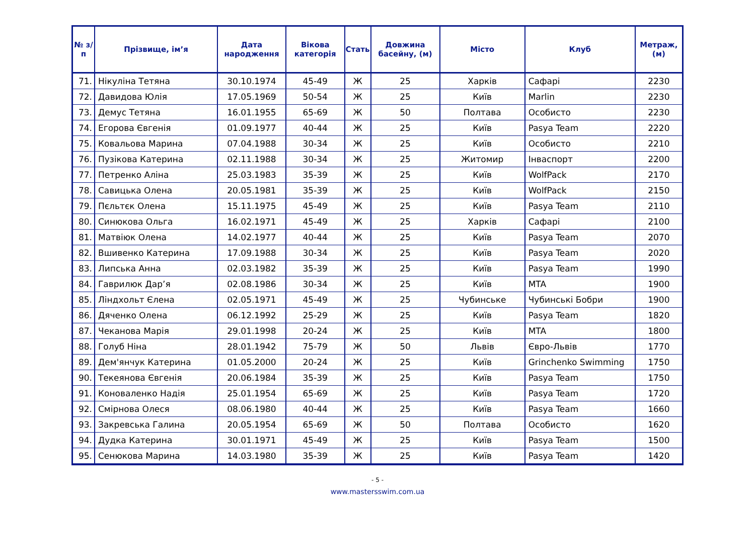| № з/п | Прізвище, ім’я | Дата народження | Вікова категорія | Стать | Довжина басейну, (м) | Місто | Клуб | Метраж, (м) |
| --- | --- | --- | --- | --- | --- | --- | --- | --- |
| 71. | Нікуліна Тетяна | 30.10.1974 | 45-49 | Ж | 25 | Харків | Сафарі | 2230 |
| 72. | Давидова Юлія | 17.05.1969 | 50-54 | Ж | 25 | Київ | Marlin | 2230 |
| 73. | Демус Тетяна | 16.01.1955 | 65-69 | Ж | 50 | Полтава | Особисто | 2230 |
| 74. | Егорова Євгенія | 01.09.1977 | 40-44 | Ж | 25 | Київ | Pasya Team | 2220 |
| 75. | Ковальова Марина | 07.04.1988 | 30-34 | Ж | 25 | Київ | Особисто | 2210 |
| 76. | Пузікова Катерина | 02.11.1988 | 30-34 | Ж | 25 | Житомир | Інваспорт | 2200 |
| 77. | Петренко Аліна | 25.03.1983 | 35-39 | Ж | 25 | Київ | WolfPack | 2170 |
| 78. | Савицька Олена | 20.05.1981 | 35-39 | Ж | 25 | Київ | WolfPack | 2150 |
| 79. | Пєльтєк Олена | 15.11.1975 | 45-49 | Ж | 25 | Київ | Pasya Team | 2110 |
| 80. | Синюкова Ольга | 16.02.1971 | 45-49 | Ж | 25 | Харків | Сафарі | 2100 |
| 81. | Матвіюк Олена | 14.02.1977 | 40-44 | Ж | 25 | Київ | Pasya Team | 2070 |
| 82. | Вшивенко Катерина | 17.09.1988 | 30-34 | Ж | 25 | Київ | Pasya Team | 2020 |
| 83. | Липська Анна | 02.03.1982 | 35-39 | Ж | 25 | Київ | Pasya Team | 1990 |
| 84. | Гаврилюк Дар’я | 02.08.1986 | 30-34 | Ж | 25 | Київ | MTA | 1900 |
| 85. | Ліндхольт Єлена | 02.05.1971 | 45-49 | Ж | 25 | Чубинське | Чубинські Бобри | 1900 |
| 86. | Дяченко Олена | 06.12.1992 | 25-29 | Ж | 25 | Київ | Pasya Team | 1820 |
| 87. | Чеканова Марія | 29.01.1998 | 20-24 | Ж | 25 | Київ | MTA | 1800 |
| 88. | Голуб Ніна | 28.01.1942 | 75-79 | Ж | 50 | Львів | Євро-Львів | 1770 |
| 89. | Дем'янчук Катерина | 01.05.2000 | 20-24 | Ж | 25 | Київ | Grinchenko Swimming | 1750 |
| 90. | Текеянова Євгенія | 20.06.1984 | 35-39 | Ж | 25 | Київ | Pasya Team | 1750 |
| 91. | Коноваленко Надія | 25.01.1954 | 65-69 | Ж | 25 | Київ | Pasya Team | 1720 |
| 92. | Смірнова Олеся | 08.06.1980 | 40-44 | Ж | 25 | Київ | Pasya Team | 1660 |
| 93. | Закревська Галина | 20.05.1954 | 65-69 | Ж | 50 | Полтава | Особисто | 1620 |
| 94. | Дудка Катерина | 30.01.1971 | 45-49 | Ж | 25 | Київ | Pasya Team | 1500 |
| 95. | Сенюкова Марина | 14.03.1980 | 35-39 | Ж | 25 | Київ | Pasya Team | 1420 |
- 5 -
www.mastersswim.com.ua